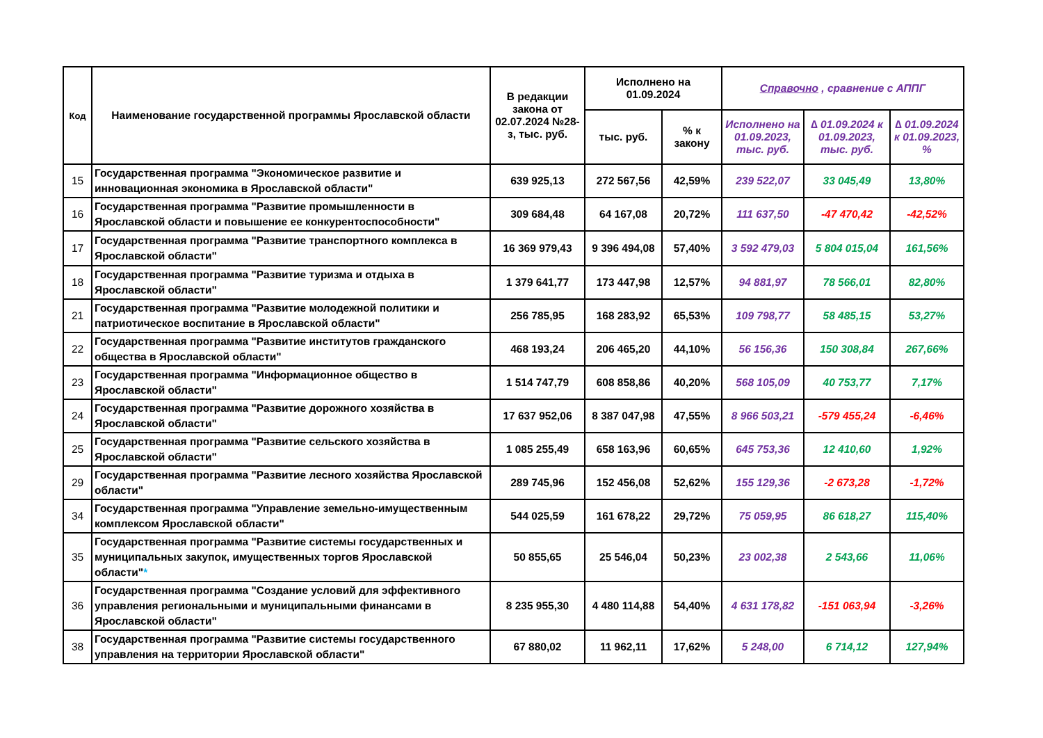| Код | Наименование государственной программы Ярославской области | В редакции закона от 02.07.2024 №28-з, тыс. руб. | Исполнено на 01.09.2024 | | Справочно , сравнение с АППГ | | |
| --- | --- | --- | --- | --- | --- | --- | --- |
| | | | тыс. руб. | % к закону | Исполнено на 01.09.2023, тыс. руб. | ∆ 01.09.2024 к 01.09.2023, тыс. руб. | ∆ 01.09.2024 к 01.09.2023, % |
| 15 | Государственная программа "Экономическое развитие и инновационная экономика в Ярославской области" | 639 925,13 | 272 567,56 | 42,59% | 239 522,07 | 33 045,49 | 13,80% |
| 16 | Государственная программа "Развитие промышленности в Ярославской области и повышение ее конкурентоспособности" | 309 684,48 | 64 167,08 | 20,72% | 111 637,50 | -47 470,42 | -42,52% |
| 17 | Государственная программа "Развитие транспортного комплекса в Ярославской области" | 16 369 979,43 | 9 396 494,08 | 57,40% | 3 592 479,03 | 5 804 015,04 | 161,56% |
| 18 | Государственная программа "Развитие туризма и отдыха в Ярославской области" | 1 379 641,77 | 173 447,98 | 12,57% | 94 881,97 | 78 566,01 | 82,80% |
| 21 | Государственная программа "Развитие молодежной политики и патриотическое воспитание в Ярославской области" | 256 785,95 | 168 283,92 | 65,53% | 109 798,77 | 58 485,15 | 53,27% |
| 22 | Государственная программа "Развитие институтов гражданского общества в Ярославской области" | 468 193,24 | 206 465,20 | 44,10% | 56 156,36 | 150 308,84 | 267,66% |
| 23 | Государственная программа "Информационное общество в Ярославской области" | 1 514 747,79 | 608 858,86 | 40,20% | 568 105,09 | 40 753,77 | 7,17% |
| 24 | Государственная программа "Развитие дорожного хозяйства в Ярославской области" | 17 637 952,06 | 8 387 047,98 | 47,55% | 8 966 503,21 | -579 455,24 | -6,46% |
| 25 | Государственная программа "Развитие сельского хозяйства в Ярославской области" | 1 085 255,49 | 658 163,96 | 60,65% | 645 753,36 | 12 410,60 | 1,92% |
| 29 | Государственная программа "Развитие лесного хозяйства Ярославской области" | 289 745,96 | 152 456,08 | 52,62% | 155 129,36 | -2 673,28 | -1,72% |
| 34 | Государственная программа "Управление земельно-имущественным комплексом Ярославской области" | 544 025,59 | 161 678,22 | 29,72% | 75 059,95 | 86 618,27 | 115,40% |
| 35 | Государственная программа "Развитие системы государственных и муниципальных закупок, имущественных торгов Ярославской области" * | 50 855,65 | 25 546,04 | 50,23% | 23 002,38 | 2 543,66 | 11,06% |
| 36 | Государственная программа "Создание условий для эффективного управления региональными и муниципальными финансами в Ярославской области" | 8 235 955,30 | 4 480 114,88 | 54,40% | 4 631 178,82 | -151 063,94 | -3,26% |
| 38 | Государственная программа "Развитие системы государственного управления на территории Ярославской области" | 67 880,02 | 11 962,11 | 17,62% | 5 248,00 | 6 714,12 | 127,94% |